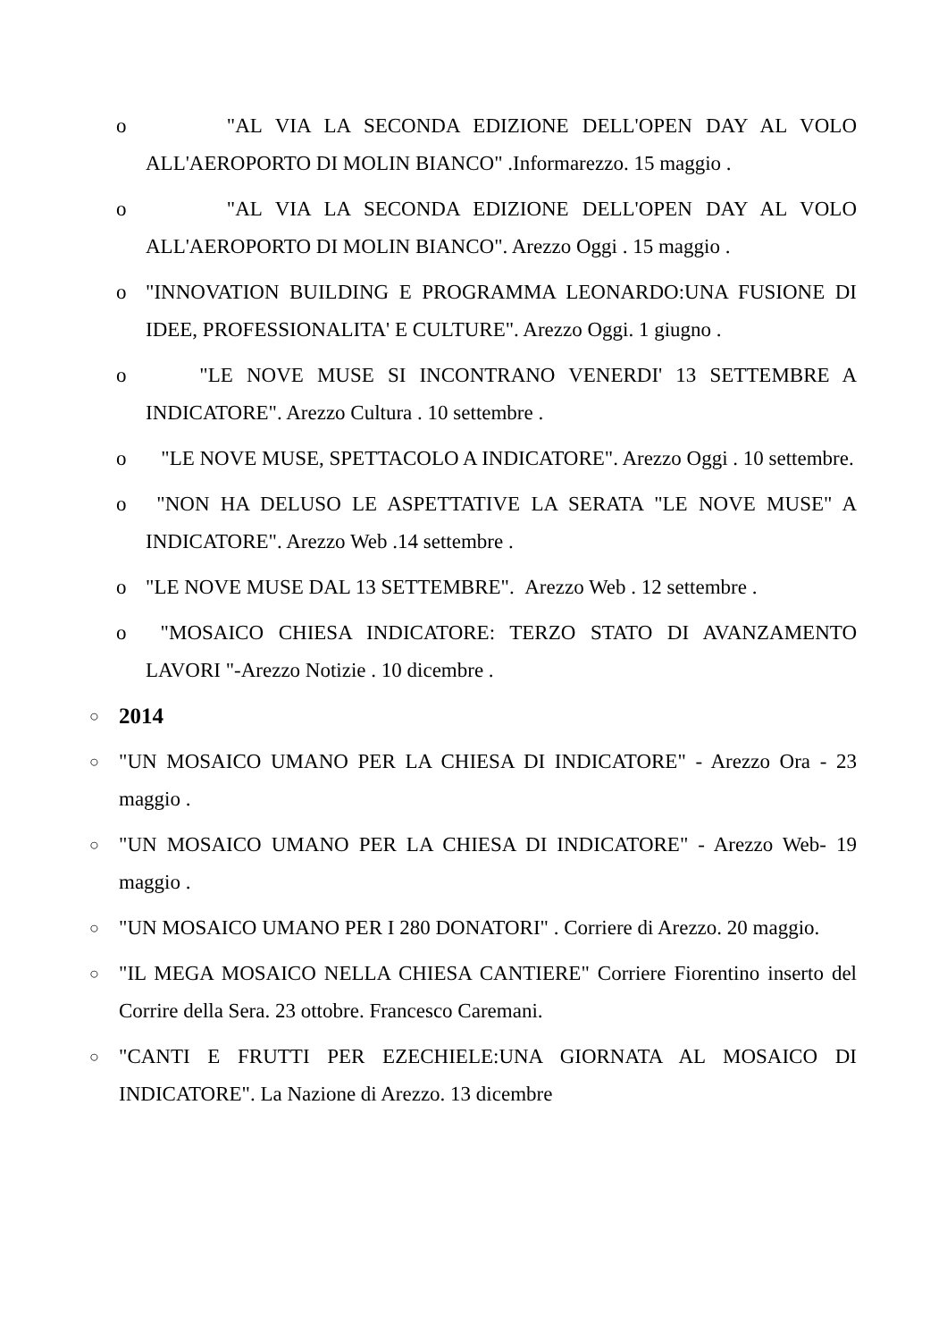o "AL VIA LA SECONDA EDIZIONE DELL'OPEN DAY AL VOLO ALL'AEROPORTO DI MOLIN BIANCO" .Informarezzo. 15 maggio .
o "AL VIA LA SECONDA EDIZIONE DELL'OPEN DAY AL VOLO ALL'AEROPORTO DI MOLIN BIANCO". Arezzo Oggi . 15 maggio .
o "INNOVATION BUILDING E PROGRAMMA LEONARDO:UNA FUSIONE DI IDEE, PROFESSIONALITA' E CULTURE". Arezzo Oggi. 1 giugno .
o "LE NOVE MUSE SI INCONTRANO VENERDI' 13 SETTEMBRE A INDICATORE". Arezzo Cultura . 10 settembre .
o "LE NOVE MUSE, SPETTACOLO A INDICATORE". Arezzo Oggi . 10 settembre.
o "NON HA DELUSO LE ASPETTATIVE LA SERATA "LE NOVE MUSE" A INDICATORE". Arezzo Web .14 settembre .
o "LE NOVE MUSE DAL 13 SETTEMBRE". Arezzo Web . 12 settembre .
o "MOSAICO CHIESA INDICATORE: TERZO STATO DI AVANZAMENTO LAVORI "-Arezzo Notizie . 10 dicembre .
○ 2014
○ "UN MOSAICO UMANO PER LA CHIESA DI INDICATORE" - Arezzo Ora - 23 maggio .
○ "UN MOSAICO UMANO PER LA CHIESA DI INDICATORE" - Arezzo Web- 19 maggio .
○ "UN MOSAICO UMANO PER I 280 DONATORI" . Corriere di Arezzo. 20 maggio.
○ "IL MEGA MOSAICO NELLA CHIESA CANTIERE" Corriere Fiorentino inserto del Corrire della Sera. 23 ottobre. Francesco Caremani.
○ "CANTI E FRUTTI PER EZECHIELE:UNA GIORNATA AL MOSAICO DI INDICATORE". La Nazione di Arezzo. 13 dicembre